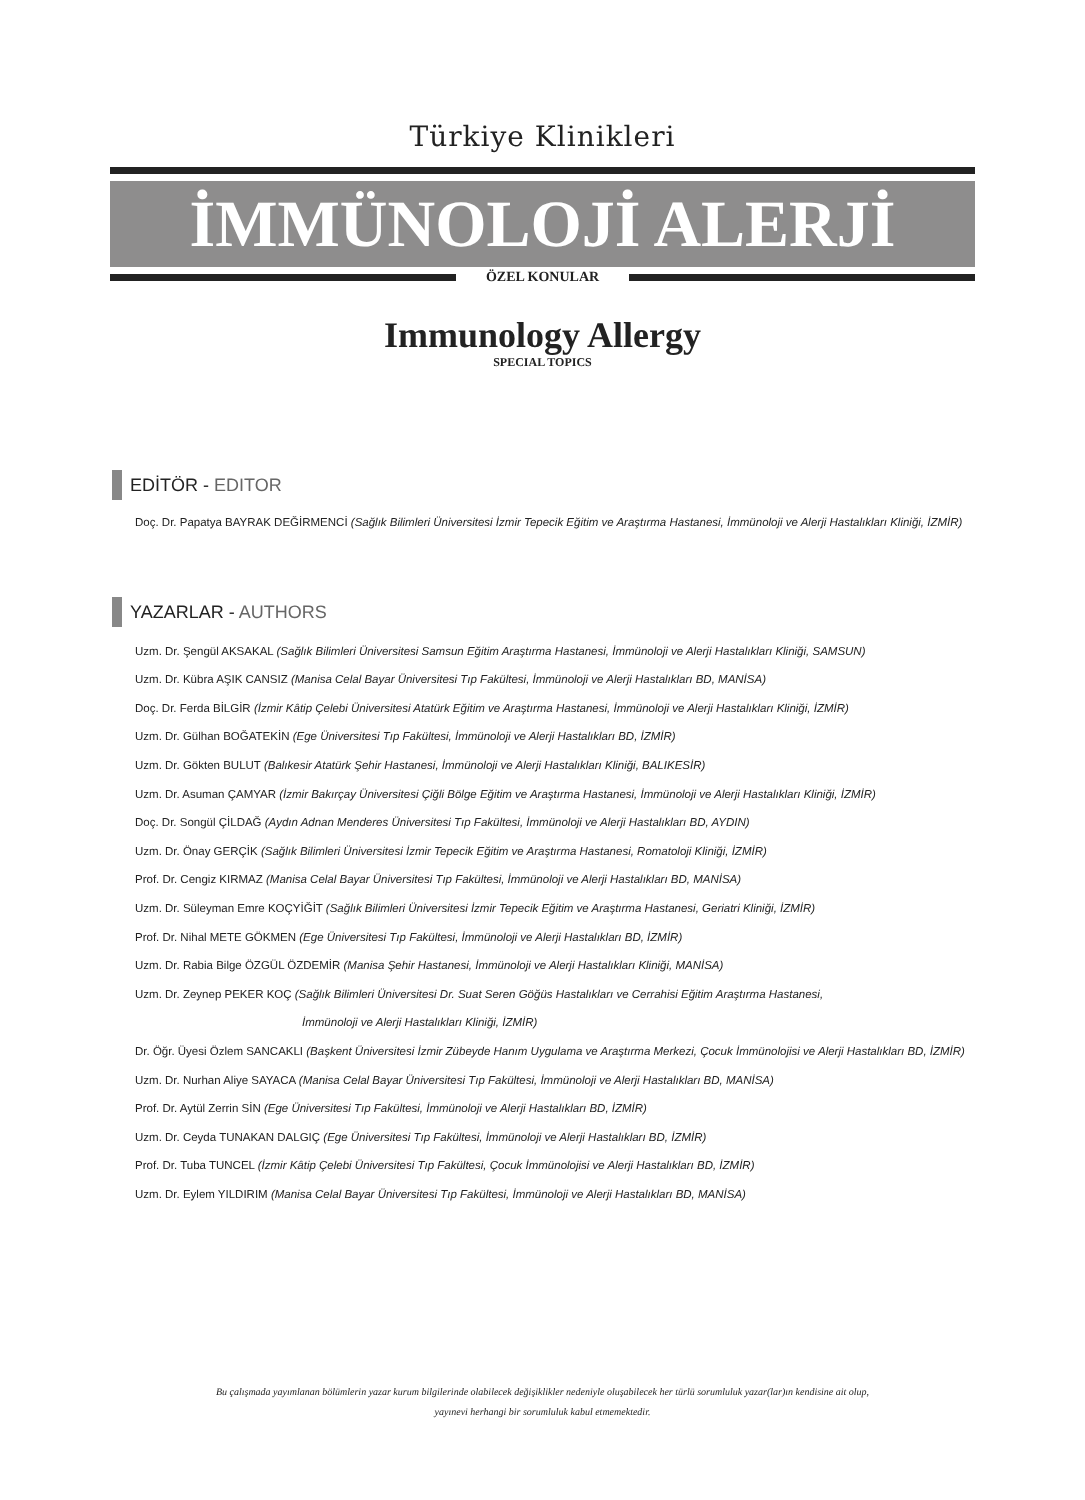Türkiye Klinikleri
İMMÜNOLOJİ ALERJİ
ÖZEL KONULAR
Immunology Allergy
SPECIAL TOPICS
EDİTÖR - EDITOR
Doç. Dr. Papatya BAYRAK DEĞİRMENCİ (Sağlık Bilimleri Üniversitesi İzmir Tepecik Eğitim ve Araştırma Hastanesi, İmmünoloji ve Alerji Hastalıkları Kliniği, İZMİR)
YAZARLAR - AUTHORS
Uzm. Dr. Şengül AKSAKAL (Sağlık Bilimleri Üniversitesi Samsun Eğitim Araştırma Hastanesi, İmmünoloji ve Alerji Hastalıkları Kliniği, SAMSUN)
Uzm. Dr. Kübra AŞIK CANSIZ (Manisa Celal Bayar Üniversitesi Tıp Fakültesi, İmmünoloji ve Alerji Hastalıkları BD, MANİSA)
Doç. Dr. Ferda BİLGİR (İzmir Kâtip Çelebi Üniversitesi Atatürk Eğitim ve Araştırma Hastanesi, İmmünoloji ve Alerji Hastalıkları Kliniği, İZMİR)
Uzm. Dr. Gülhan BOĞATEKİN (Ege Üniversitesi Tıp Fakültesi, İmmünoloji ve Alerji Hastalıkları BD, İZMİR)
Uzm. Dr. Gökten BULUT (Balıkesir Atatürk Şehir Hastanesi, İmmünoloji ve Alerji Hastalıkları Kliniği, BALIKESİR)
Uzm. Dr. Asuman ÇAMYAR (İzmir Bakırçay Üniversitesi Çiğli Bölge Eğitim ve Araştırma Hastanesi, İmmünoloji ve Alerji Hastalıkları Kliniği, İZMİR)
Doç. Dr. Songül ÇİLDAĞ (Aydın Adnan Menderes Üniversitesi Tıp Fakültesi, İmmünoloji ve Alerji Hastalıkları BD, AYDIN)
Uzm. Dr. Önay GERÇİK (Sağlık Bilimleri Üniversitesi İzmir Tepecik Eğitim ve Araştırma Hastanesi, Romatoloji Kliniği, İZMİR)
Prof. Dr. Cengiz KIRMAZ (Manisa Celal Bayar Üniversitesi Tıp Fakültesi, İmmünoloji ve Alerji Hastalıkları BD, MANİSA)
Uzm. Dr. Süleyman Emre KOÇYİĞİT (Sağlık Bilimleri Üniversitesi İzmir Tepecik Eğitim ve Araştırma Hastanesi, Geriatri Kliniği, İZMİR)
Prof. Dr. Nihal METE GÖKMEN (Ege Üniversitesi Tıp Fakültesi, İmmünoloji ve Alerji Hastalıkları BD, İZMİR)
Uzm. Dr. Rabia Bilge ÖZGÜL ÖZDEMİR (Manisa Şehir Hastanesi, İmmünoloji ve Alerji Hastalıkları Kliniği, MANİSA)
Uzm. Dr. Zeynep PEKER KOÇ (Sağlık Bilimleri Üniversitesi Dr. Suat Seren Göğüs Hastalıkları ve Cerrahisi Eğitim Araştırma Hastanesi,
İmmünoloji ve Alerji Hastalıkları Kliniği, İZMİR)
Dr. Öğr. Üyesi Özlem SANCAKLI (Başkent Üniversitesi İzmir Zübeyde Hanım Uygulama ve Araştırma Merkezi, Çocuk İmmünolojisi ve Alerji Hastalıkları BD, İZMİR)
Uzm. Dr. Nurhan Aliye SAYACA (Manisa Celal Bayar Üniversitesi Tıp Fakültesi, İmmünoloji ve Alerji Hastalıkları BD, MANİSA)
Prof. Dr. Aytül Zerrin SİN (Ege Üniversitesi Tıp Fakültesi, İmmünoloji ve Alerji Hastalıkları BD, İZMİR)
Uzm. Dr. Ceyda TUNAKAN DALGIÇ (Ege Üniversitesi Tıp Fakültesi, İmmünoloji ve Alerji Hastalıkları BD, İZMİR)
Prof. Dr. Tuba TUNCEL (İzmir Kâtip Çelebi Üniversitesi Tıp Fakültesi, Çocuk İmmünolojisi ve Alerji Hastalıkları BD, İZMİR)
Uzm. Dr. Eylem YILDIRIM (Manisa Celal Bayar Üniversitesi Tıp Fakültesi, İmmünoloji ve Alerji Hastalıkları BD, MANİSA)
Bu çalışmada yayımlanan bölümlerin yazar kurum bilgilerinde olabilecek değişiklikler nedeniyle oluşabilecek her türlü sorumluluk yazar(lar)ın kendisine ait olup,
yayınevi herhangi bir sorumluluk kabul etmemektedir.